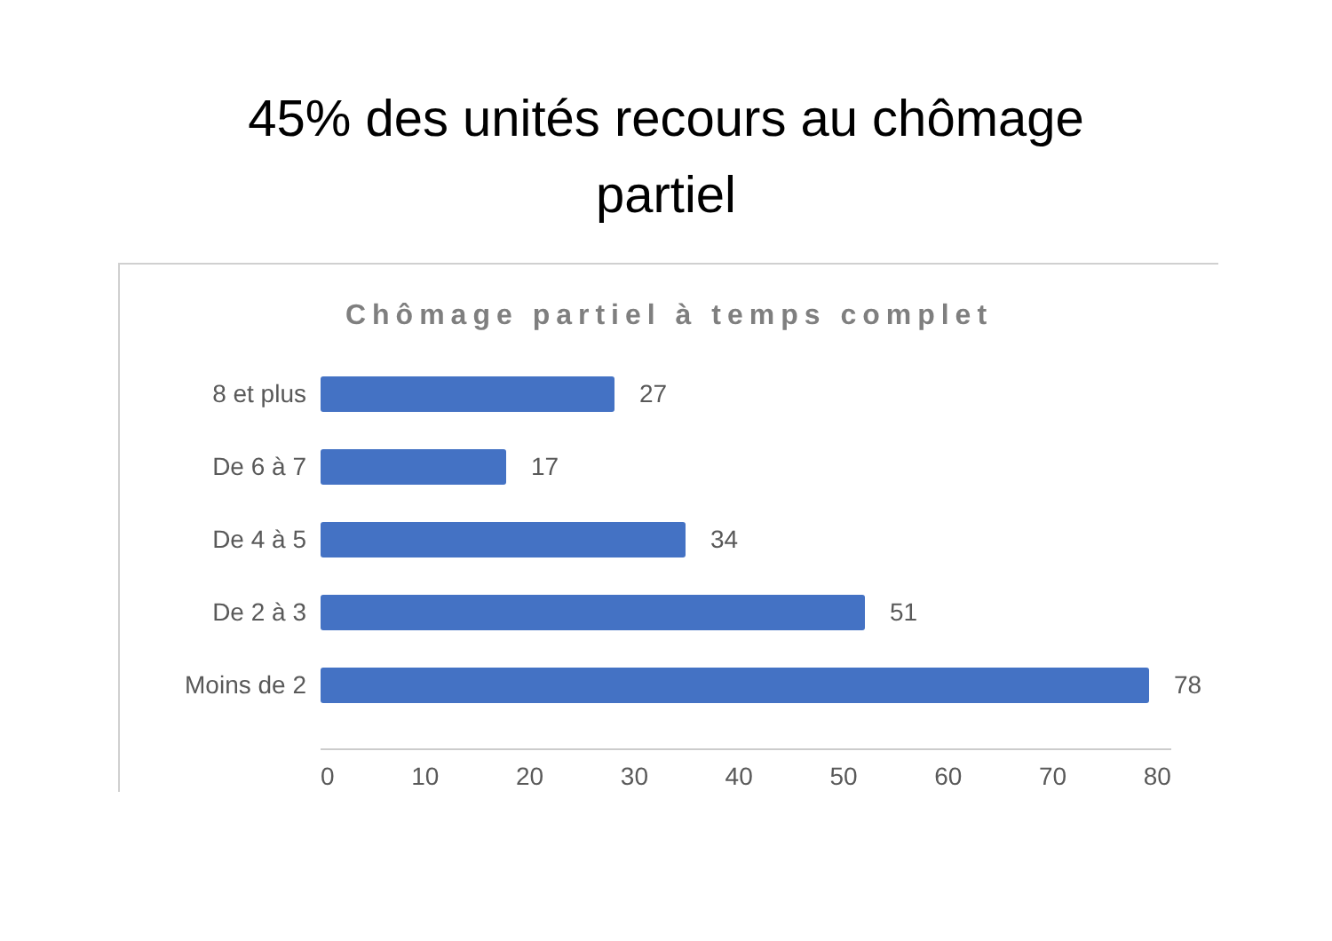45% des unités recours au chômage
partiel
Chômage partiel à temps complet
8 et plus 27
De 6 à 7 17
De 4 à 5 34
De 2 à 3 51
Moins de 2 78
0 10 20 30 40 50 60 70 80